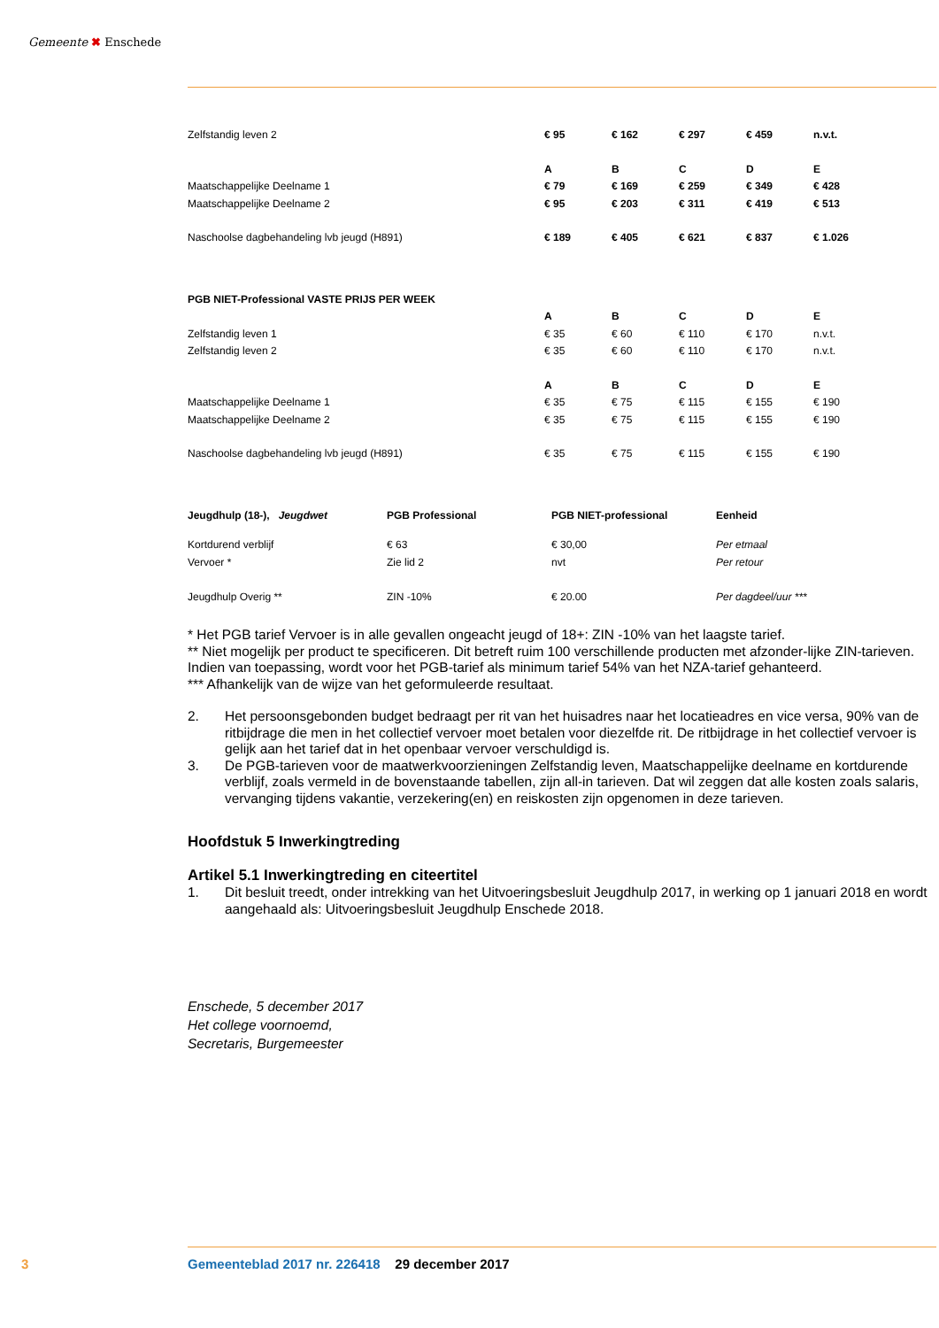Gemeente ✖ Enschede
| Zelfstandig leven 2 | € 95 | € 162 | € 297 | € 459 | n.v.t. |
| | A | B | C | D | E |
| Maatschappelijke Deelname 1 | € 79 | € 169 | € 259 | € 349 | € 428 |
| Maatschappelijke Deelname 2 | € 95 | € 203 | € 311 | € 419 | € 513 |
| Naschoolse dagbehandeling lvb jeugd (H891) | € 189 | € 405 | € 621 | € 837 | € 1.026 |
| PGB NIET-Professional VASTE PRIJS PER WEEK | | | | | |
| | A | B | C | D | E |
| Zelfstandig leven 1 | € 35 | € 60 | € 110 | € 170 | n.v.t. |
| Zelfstandig leven 2 | € 35 | € 60 | € 110 | € 170 | n.v.t. |
| | A | B | C | D | E |
| Maatschappelijke Deelname 1 | € 35 | € 75 | € 115 | € 155 | € 190 |
| Maatschappelijke Deelname 2 | € 35 | € 75 | € 115 | € 155 | € 190 |
| Naschoolse dagbehandeling lvb jeugd (H891) | € 35 | € 75 | € 115 | € 155 | € 190 |
| Jeugdhulp (18-), Jeugdwet | PGB Professional | PGB NIET-professional | Eenheid |
| --- | --- | --- | --- |
| Kortdurend verblijf | € 63 | € 30,00 | Per etmaal |
| Vervoer * | Zie lid 2 | nvt | Per retour |
| Jeugdhulp Overig ** | ZIN -10% | € 20.00 | Per dagdeel/uur *** |
* Het PGB tarief Vervoer is in alle gevallen ongeacht jeugd of 18+: ZIN -10% van het laagste tarief.
** Niet mogelijk per product te specificeren. Dit betreft ruim 100 verschillende producten met afzonder-lijke ZIN-tarieven. Indien van toepassing, wordt voor het PGB-tarief als minimum tarief 54% van het NZA-tarief gehanteerd.
*** Afhankelijk van de wijze van het geformuleerde resultaat.
2. Het persoonsgebonden budget bedraagt per rit van het huisadres naar het locatieadres en vice versa, 90% van de ritbijdrage die men in het collectief vervoer moet betalen voor diezelfde rit. De ritbijdrage in het collectief vervoer is gelijk aan het tarief dat in het openbaar vervoer verschuldigd is.
3. De PGB-tarieven voor de maatwerkvoorzieningen Zelfstandig leven, Maatschappelijke deelname en kortdurende verblijf, zoals vermeld in de bovenstaande tabellen, zijn all-in tarieven. Dat wil zeggen dat alle kosten zoals salaris, vervanging tijdens vakantie, verzekering(en) en reiskosten zijn opgenomen in deze tarieven.
Hoofdstuk 5 Inwerkingtreding
Artikel 5.1 Inwerkingtreding en citeertitel
1. Dit besluit treedt, onder intrekking van het Uitvoeringsbesluit Jeugdhulp 2017, in werking op 1 januari 2018 en wordt aangehaald als: Uitvoeringsbesluit Jeugdhulp Enschede 2018.
Enschede, 5 december 2017
Het college voornoemd,
Secretaris, Burgemeester
3 Gemeenteblad 2017 nr. 226418 29 december 2017